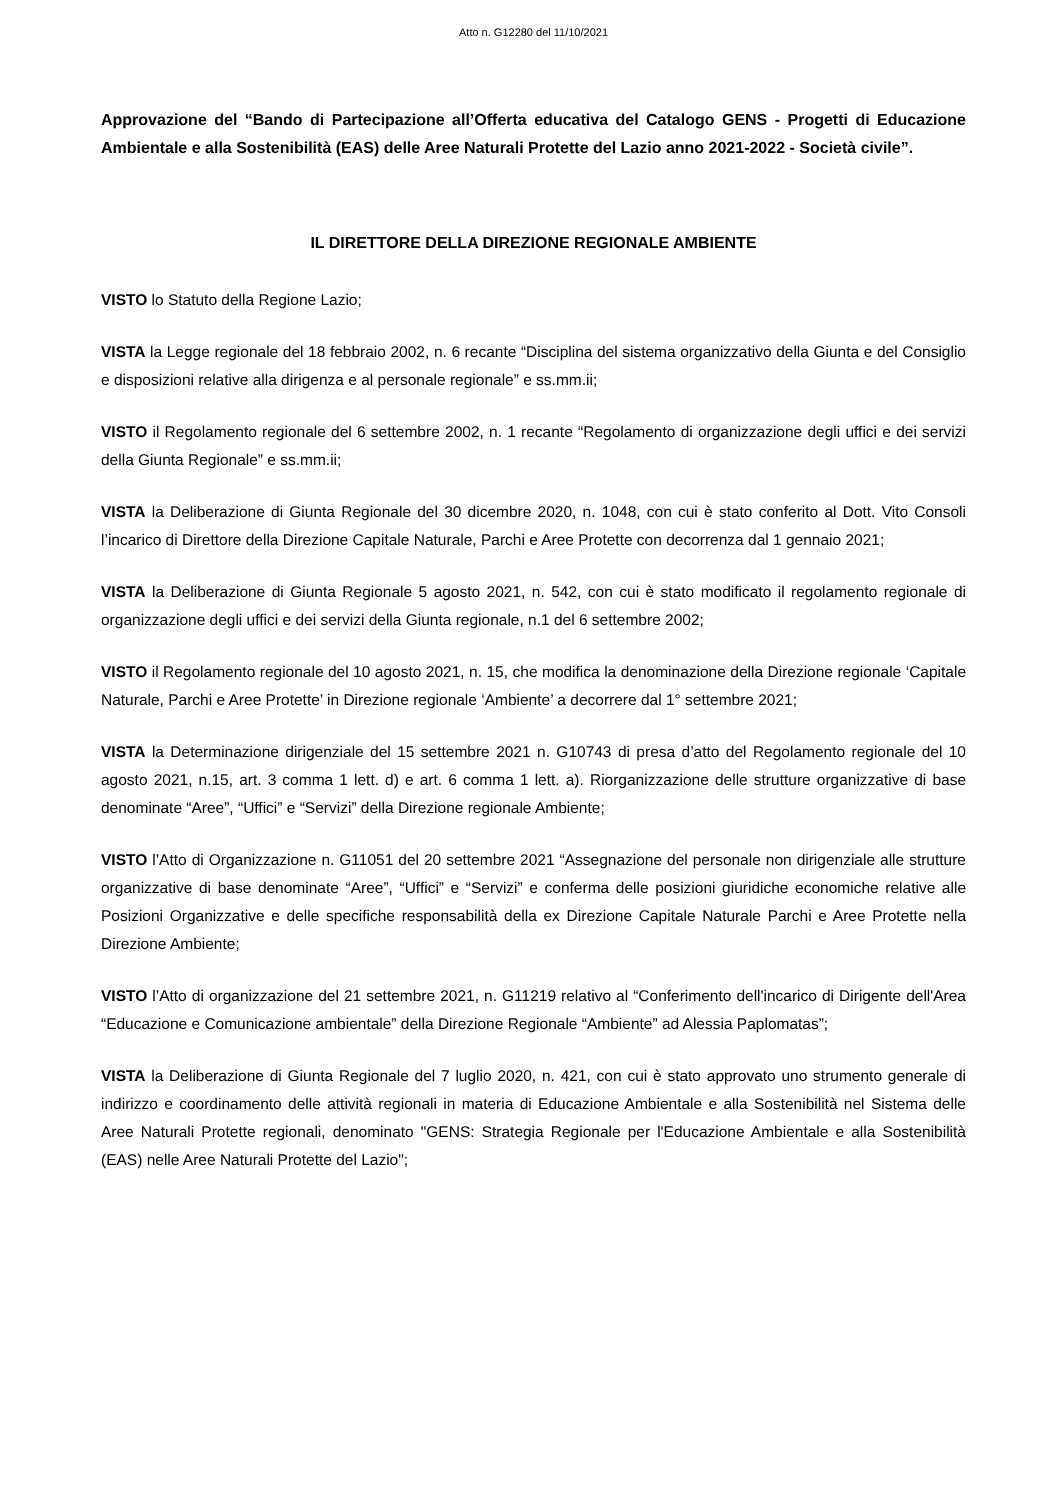Atto n. G12280 del 11/10/2021
Approvazione del “Bando di Partecipazione all’Offerta educativa del Catalogo GENS - Progetti di Educazione Ambientale e alla Sostenibilità (EAS) delle Aree Naturali Protette del Lazio anno 2021-2022 - Società civile”.
IL DIRETTORE DELLA DIREZIONE REGIONALE AMBIENTE
VISTO lo Statuto della Regione Lazio;
VISTA la Legge regionale del 18 febbraio 2002, n. 6 recante “Disciplina del sistema organizzativo della Giunta e del Consiglio e disposizioni relative alla dirigenza e al personale regionale” e ss.mm.ii;
VISTO il Regolamento regionale del 6 settembre 2002, n. 1 recante “Regolamento di organizzazione degli uffici e dei servizi della Giunta Regionale” e ss.mm.ii;
VISTA la Deliberazione di Giunta Regionale del 30 dicembre 2020, n. 1048, con cui è stato conferito al Dott. Vito Consoli l’incarico di Direttore della Direzione Capitale Naturale, Parchi e Aree Protette con decorrenza dal 1 gennaio 2021;
VISTA la Deliberazione di Giunta Regionale 5 agosto 2021, n. 542, con cui è stato modificato il regolamento regionale di organizzazione degli uffici e dei servizi della Giunta regionale, n.1 del 6 settembre 2002;
VISTO il Regolamento regionale del 10 agosto 2021, n. 15, che modifica la denominazione della Direzione regionale ‘Capitale Naturale, Parchi e Aree Protette’ in Direzione regionale ‘Ambiente’ a decorrere dal 1° settembre 2021;
VISTA la Determinazione dirigenziale del 15 settembre 2021 n. G10743 di presa d’atto del Regolamento regionale del 10 agosto 2021, n.15, art. 3 comma 1 lett. d) e art. 6 comma 1 lett. a). Riorganizzazione delle strutture organizzative di base denominate “Aree”, “Uffici” e “Servizi” della Direzione regionale Ambiente;
VISTO l’Atto di Organizzazione n. G11051 del 20 settembre 2021 “Assegnazione del personale non dirigenziale alle strutture organizzative di base denominate “Aree”, “Uffici” e “Servizi” e conferma delle posizioni giuridiche economiche relative alle Posizioni Organizzative e delle specifiche responsabilità della ex Direzione Capitale Naturale Parchi e Aree Protette nella Direzione Ambiente;
VISTO l’Atto di organizzazione del 21 settembre 2021, n. G11219 relativo al “Conferimento dell'incarico di Dirigente dell'Area “Educazione e Comunicazione ambientale” della Direzione Regionale “Ambiente” ad Alessia Paplomatas”;
VISTA la Deliberazione di Giunta Regionale del 7 luglio 2020, n. 421, con cui è stato approvato uno strumento generale di indirizzo e coordinamento delle attività regionali in materia di Educazione Ambientale e alla Sostenibilità nel Sistema delle Aree Naturali Protette regionali, denominato "GENS: Strategia Regionale per l'Educazione Ambientale e alla Sostenibilità (EAS) nelle Aree Naturali Protette del Lazio";